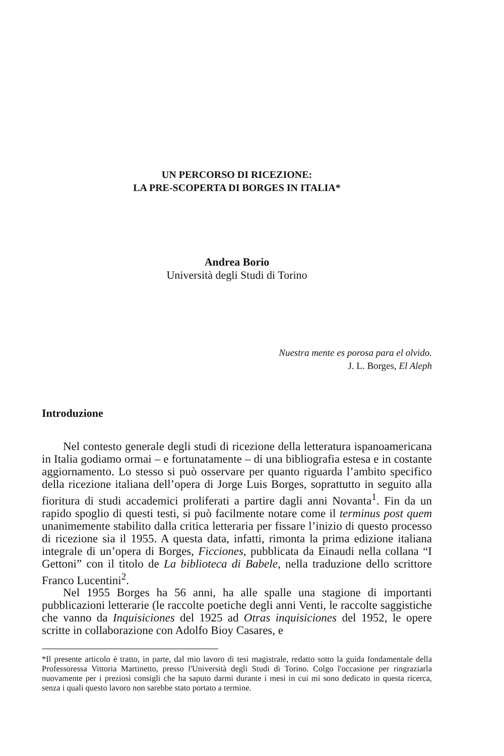UN PERCORSO DI RICEZIONE:
LA PRE-SCOPERTA DI BORGES IN ITALIA*
Andrea Borio
Università degli Studi di Torino
Nuestra mente es porosa para el olvido.
J. L. Borges, El Aleph
Introduzione
Nel contesto generale degli studi di ricezione della letteratura ispanoamericana in Italia godiamo ormai – e fortunatamente – di una bibliografia estesa e in costante aggiornamento. Lo stesso si può osservare per quanto riguarda l’ambito specifico della ricezione italiana dell’opera di Jorge Luis Borges, soprattutto in seguito alla fioritura di studi accademici proliferati a partire dagli anni Novanta<sup>1</sup>. Fin da un rapido spoglio di questi testi, si può facilmente notare come il terminus post quem unanimemente stabilito dalla critica letteraria per fissare l’inizio di questo processo di ricezione sia il 1955. A questa data, infatti, rimonta la prima edizione italiana integrale di un’opera di Borges, Ficciones, pubblicata da Einaudi nella collana “I Gettoni” con il titolo de La biblioteca di Babele, nella traduzione dello scrittore Franco Lucentini<sup>2</sup>.
Nel 1955 Borges ha 56 anni, ha alle spalle una stagione di importanti pubblicazioni letterarie (le raccolte poetiche degli anni Venti, le raccolte saggistiche che vanno da Inquisiciones del 1925 ad Otras inquisiciones del 1952, le opere scritte in collaborazione con Adolfo Bioy Casares, e
*Il presente articolo è tratto, in parte, dal mio lavoro di tesi magistrale, redatto sotto la guida fondamentale della Professoressa Vittoria Martinetto, presso l'Università degli Studi di Torino. Colgo l'occasione per ringraziarla nuovamente per i preziosi consigli che ha saputo darmi durante i mesi in cui mi sono dedicato in questa ricerca, senza i quali questo lavoro non sarebbe stato portato a termine.